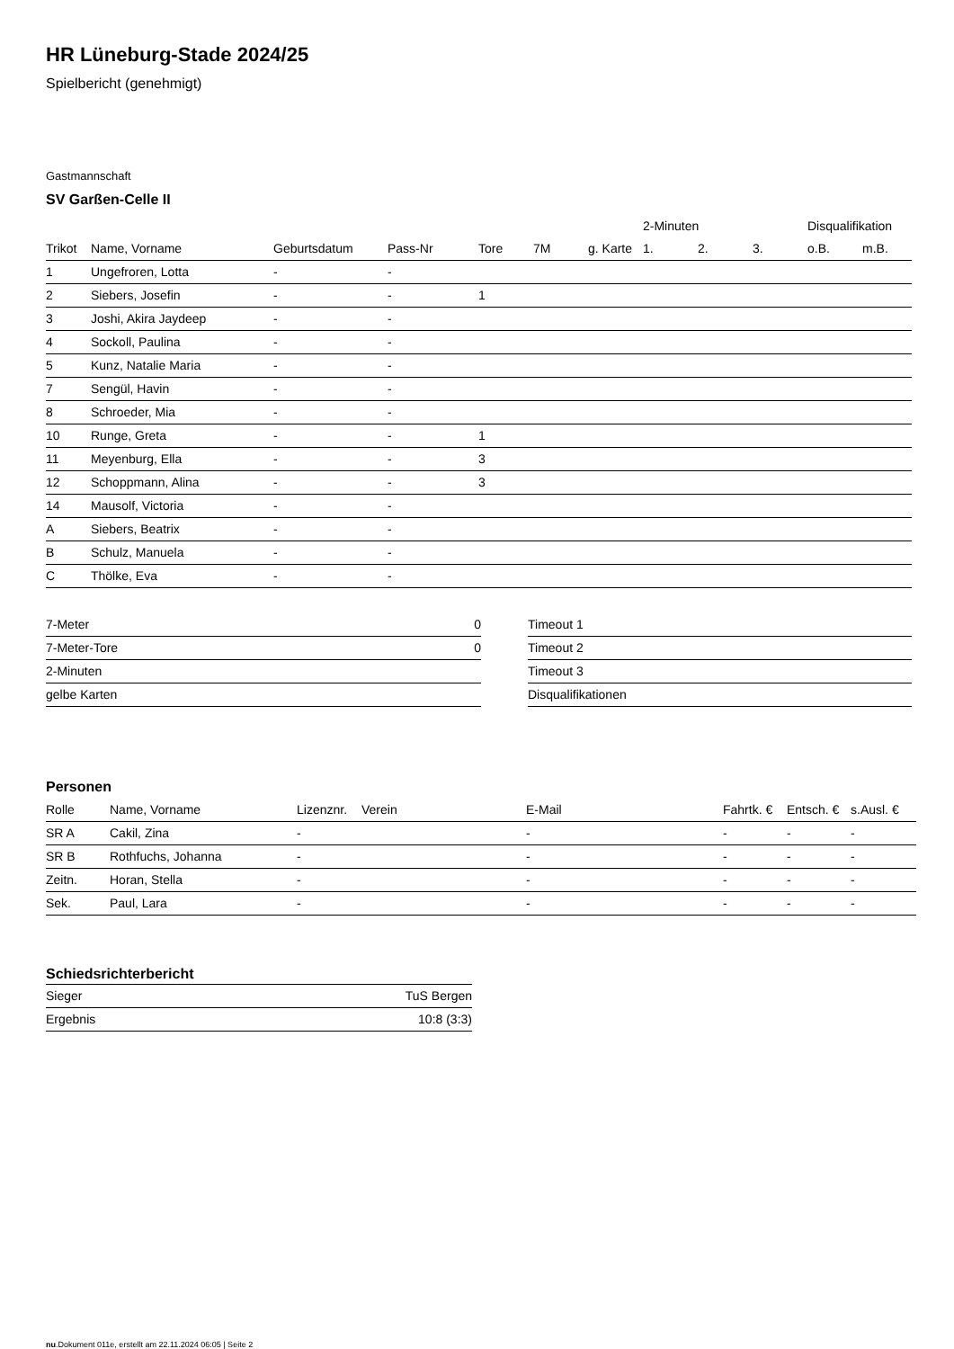HR Lüneburg-Stade 2024/25
Spielbericht (genehmigt)
Gastmannschaft
SV Garßen-Celle II
| | | | | | | | 2-Minuten | | | Disqualifikation | |
| --- | --- | --- | --- | --- | --- | --- | --- | --- | --- | --- | --- |
| Trikot | Name, Vorname | Geburtsdatum | Pass-Nr | Tore | 7M | g. Karte | 1. | 2. | 3. | o.B. | m.B. |
| 1 | Ungefroren, Lotta | - | - | | | | | | | | |
| 2 | Siebers, Josefin | - | - | 1 | | | | | | | |
| 3 | Joshi, Akira Jaydeep | - | - | | | | | | | | |
| 4 | Sockoll, Paulina | - | - | | | | | | | | |
| 5 | Kunz, Natalie Maria | - | - | | | | | | | | |
| 7 | Sengül, Havin | - | - | | | | | | | | |
| 8 | Schroeder, Mia | - | - | | | | | | | | |
| 10 | Runge, Greta | - | - | 1 | | | | | | | |
| 11 | Meyenburg, Ella | - | - | 3 | | | | | | | |
| 12 | Schoppmann, Alina | - | - | 3 | | | | | | | |
| 14 | Mausolf, Victoria | - | - | | | | | | | | |
| A | Siebers, Beatrix | - | - | | | | | | | | |
| B | Schulz, Manuela | - | - | | | | | | | | |
| C | Thölke, Eva | - | - | | | | | | | | |
| 7-Meter | 0 |
| 7-Meter-Tore | 0 |
| 2-Minuten | |
| gelbe Karten | |
| Timeout 1 |
| Timeout 2 |
| Timeout 3 |
| Disqualifikationen |
Personen
| Rolle | Name, Vorname | Lizenznr. | Verein | E-Mail | Fahrtk. € | Entsch. € | s.Ausl. € |
| --- | --- | --- | --- | --- | --- | --- | --- |
| SR A | Cakil, Zina | - | | - | - | - | - |
| SR B | Rothfuchs, Johanna | - | | - | - | - | - |
| Zeitn. | Horan, Stella | - | | - | - | - | - |
| Sek. | Paul, Lara | - | | - | - | - | - |
Schiedsrichterbericht
| Sieger | TuS Bergen |
| Ergebnis | 10:8 (3:3) |
nu.Dokument 011e, erstellt am 22.11.2024 06:05 | Seite 2